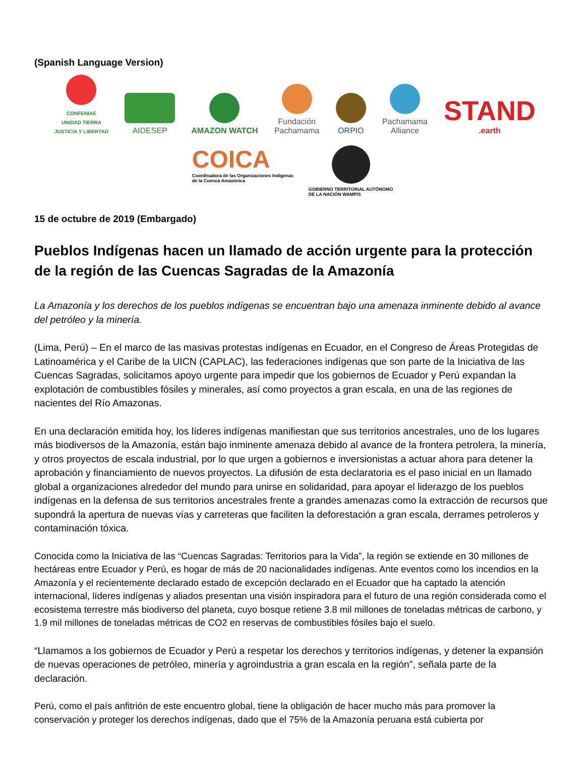(Spanish Language Version)
CONFENIAE
UNIDAD TIERRA
JUSTICIA Y LIBERTAD
AIDESEP
AMAZON WATCH
Fundación
Pachamama
ORPIO
Pachamama
Alliance
STAND
.earth
COICA
Coordinadora de las Organizaciones Indígenas
de la Cuenca Amazónica
GOBIERNO TERRITORIAL AUTÓNOMO
DE LA NACIÓN WAMPIS
15 de octubre de 2019 (Embargado)
Pueblos Indígenas hacen un llamado de acción urgente para la protección de la región de las Cuencas Sagradas de la Amazonía
La Amazonía y los derechos de los pueblos indígenas se encuentran bajo una amenaza inminente debido al avance del petróleo y la minería.
(Lima, Perú) – En el marco de las masivas protestas indígenas en Ecuador, en el Congreso de Áreas Protegidas de Latinoamérica y el Caribe de la UICN (CAPLAC), las federaciones indígenas que son parte de la Iniciativa de las Cuencas Sagradas, solicitamos apoyo urgente para impedir que los gobiernos de Ecuador y Perú expandan la explotación de combustibles fósiles y minerales, así como proyectos a gran escala, en una de las regiones de nacientes del Río Amazonas.
En una declaración emitida hoy, los líderes indígenas manifiestan que sus territorios ancestrales, uno de los lugares más biodiversos de la Amazonía, están bajo inminente amenaza debido al avance de la frontera petrolera, la minería, y otros proyectos de escala industrial, por lo que urgen a gobiernos e inversionistas a actuar ahora para detener la aprobación y financiamiento de nuevos proyectos. La difusión de esta declaratoria es el paso inicial en un llamado global a organizaciones alrededor del mundo para unirse en solidaridad, para apoyar el liderazgo de los pueblos indígenas en la defensa de sus territorios ancestrales frente a grandes amenazas como la extracción de recursos que supondrá la apertura de nuevas vías y carreteras que faciliten la deforestación a gran escala, derrames petroleros y contaminación tóxica.
Conocida como la Iniciativa de las “Cuencas Sagradas: Territorios para la Vida”, la región se extiende en 30 millones de hectáreas entre Ecuador y Perú, es hogar de más de 20 nacionalidades indígenas. Ante eventos como los incendios en la Amazonía y el recientemente declarado estado de excepción declarado en el Ecuador que ha captado la atención internacional, líderes indígenas y aliados presentan una visión inspiradora para el futuro de una región considerada como el ecosistema terrestre más biodiverso del planeta, cuyo bosque retiene 3.8 mil millones de toneladas métricas de carbono, y 1.9 mil millones de toneladas métricas de CO2 en reservas de combustibles fósiles bajo el suelo.
“Llamamos a los gobiernos de Ecuador y Perú a respetar los derechos y territorios indígenas, y detener la expansión de nuevas operaciones de petróleo, minería y agroindustria a gran escala en la región”, señala parte de la declaración.
Perú, como el país anfitrión de este encuentro global, tiene la obligación de hacer mucho más para promover la conservación y proteger los derechos indígenas, dado que el 75% de la Amazonía peruana está cubierta por